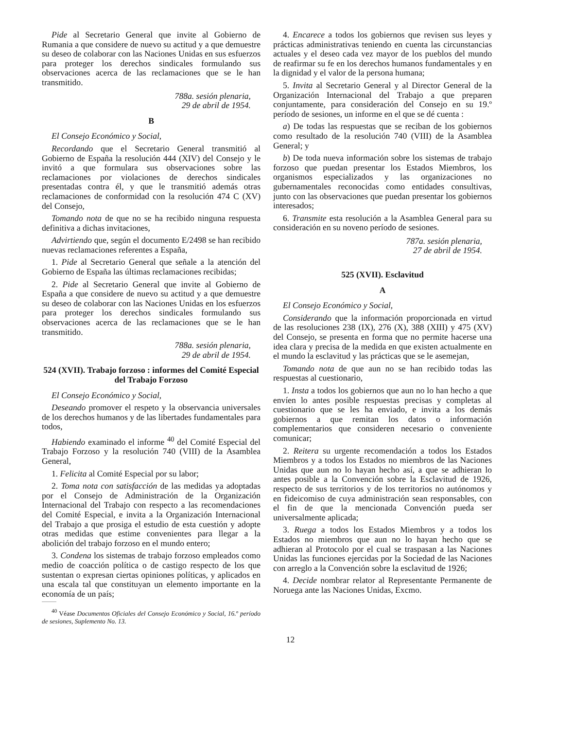Pide al Secretario General que invite al Gobierno de Rumania a que considere de nuevo su actitud y a que demuestre su deseo de colaborar con las Naciones Unidas en sus esfuerzos para proteger los derechos sindicales formulando sus observaciones acerca de las reclamaciones que se le han transmitido.
788a. sesión plenaria,
29 de abril de 1954.
B
El Consejo Económico y Social,
Recordando que el Secretario General transmitió al Gobierno de España la resolución 444 (XIV) del Consejo y le invitó a que formulara sus observaciones sobre las reclamaciones por violaciones de derechos sindicales presentadas contra él, y que le transmitió además otras reclamaciones de conformidad con la resolución 474 C (XV) del Consejo,
Tomando nota de que no se ha recibido ninguna respuesta definitiva a dichas invitaciones,
Advirtiendo que, según el documento E/2498 se han recibido nuevas reclamaciones referentes a España,
1. Pide al Secretario General que señale a la atención del Gobierno de España las últimas reclamaciones recibidas;
2. Pide al Secretario General que invite al Gobierno de España a que considere de nuevo su actitud y a que demuestre su deseo de colaborar con las Naciones Unidas en los esfuerzos para proteger los derechos sindicales formulando sus observaciones acerca de las reclamaciones que se le han transmitido.
788a. sesión plenaria,
29 de abril de 1954.
524 (XVII). Trabajo forzoso : informes del Comité Especial del Trabajo Forzoso
El Consejo Económico y Social,
Deseando promover el respeto y la observancia universales de los derechos humanos y de las libertades fundamentales para todos,
Habiendo examinado el informe <sup>40</sup> del Comité Especial del Trabajo Forzoso y la resolución 740 (VIII) de la Asamblea General,
1. Felicita al Comité Especial por su labor;
2. Toma nota con satisfacción de las medidas ya adoptadas por el Consejo de Administración de la Organización Internacional del Trabajo con respecto a las recomendaciones del Comité Especial, e invita a la Organización Internacional del Trabajo a que prosiga el estudio de esta cuestión y adopte otras medidas que estime convenientes para llegar a la abolición del trabajo forzoso en el mundo entero;
3. Condena los sistemas de trabajo forzoso empleados como medio de coacción política o de castigo respecto de los que sustentan o expresan ciertas opiniones políticas, y aplicados en una escala tal que constituyan un elemento importante en la economía de un país;
<sup>40</sup> Véase Documentos Oficiales del Consejo Económico y Social, 16.º período de sesiones, Suplemento No. 13.
4. Encarece a todos los gobiernos que revisen sus leyes y prácticas administrativas teniendo en cuenta las circunstancias actuales y el deseo cada vez mayor de los pueblos del mundo de reafirmar su fe en los derechos humanos fundamentales y en la dignidad y el valor de la persona humana;
5. Invita al Secretario General y al Director General de la Organización Internacional del Trabajo a que preparen conjuntamente, para consideración del Consejo en su 19.º período de sesiones, un informe en el que se dé cuenta :
a) De todas las respuestas que se reciban de los gobiernos como resultado de la resolución 740 (VIII) de la Asamblea General; y
b) De toda nueva información sobre los sistemas de trabajo forzoso que puedan presentar los Estados Miembros, los organismos especializados y las organizaciones no gubernamentales reconocidas como entidades consultivas, junto con las observaciones que puedan presentar los gobiernos interesados;
6. Transmite esta resolución a la Asamblea General para su consideración en su noveno período de sesiones.
787a. sesión plenaria,
27 de abril de 1954.
525 (XVII). Esclavitud
A
El Consejo Económico y Social,
Considerando que la información proporcionada en virtud de las resoluciones 238 (IX), 276 (X), 388 (XIII) y 475 (XV) del Consejo, se presenta en forma que no permite hacerse una idea clara y precisa de la medida en que existen actualmente en el mundo la esclavitud y las prácticas que se le asemejan,
Tomando nota de que aun no se han recibido todas las respuestas al cuestionario,
1. Insta a todos los gobiernos que aun no lo han hecho a que envíen lo antes posible respuestas precisas y completas al cuestionario que se les ha enviado, e invita a los demás gobiernos a que remitan los datos o información complementarios que consideren necesario o conveniente comunicar;
2. Reitera su urgente recomendación a todos los Estados Miembros y a todos los Estados no miembros de las Naciones Unidas que aun no lo hayan hecho así, a que se adhieran lo antes posible a la Convención sobre la Esclavitud de 1926, respecto de sus territorios y de los territorios no autónomos y en fideicomiso de cuya administración sean responsables, con el fin de que la mencionada Convención pueda ser universalmente aplicada;
3. Ruega a todos los Estados Miembros y a todos los Estados no miembros que aun no lo hayan hecho que se adhieran al Protocolo por el cual se traspasan a las Naciones Unidas las funciones ejercidas por la Sociedad de las Naciones con arreglo a la Convención sobre la esclavitud de 1926;
4. Decide nombrar relator al Representante Permanente de Noruega ante las Naciones Unidas, Excmo.
12